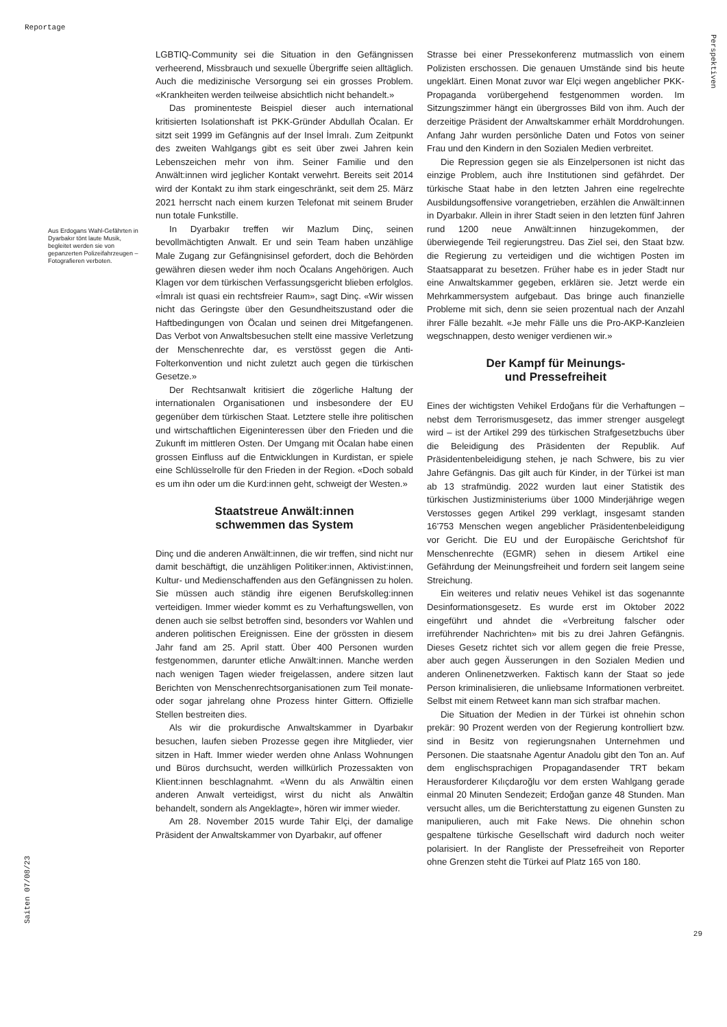Reportage
Perspektiven
Aus Erdogans Wahl-Gefährten in Dyarbakır tönt laute Musik, begleitet werden sie von gepanzerten Polizeifahrzeugen – Fotografieren verboten.
LGBTIQ-Community sei die Situation in den Gefängnissen verheerend, Missbrauch und sexuelle Übergriffe seien alltäglich. Auch die medizinische Versorgung sei ein grosses Problem. «Krankheiten werden teilweise absichtlich nicht behandelt.»
Das prominenteste Beispiel dieser auch international kritisierten Isolationshaft ist PKK-Gründer Abdullah Öcalan. Er sitzt seit 1999 im Gefängnis auf der Insel İmralı. Zum Zeitpunkt des zweiten Wahlgangs gibt es seit über zwei Jahren kein Lebenszeichen mehr von ihm. Seiner Familie und den Anwält:innen wird jeglicher Kontakt verwehrt. Bereits seit 2014 wird der Kontakt zu ihm stark eingeschränkt, seit dem 25. März 2021 herrscht nach einem kurzen Telefonat mit seinem Bruder nun totale Funkstille.
In Dyarbakır treffen wir Mazlum Dinç, seinen bevollmächtigten Anwalt. Er und sein Team haben unzählige Male Zugang zur Gefängnisinsel gefordert, doch die Behörden gewähren diesen weder ihm noch Öcalans Angehörigen. Auch Klagen vor dem türkischen Verfassungsgericht blieben erfolglos. «İmralı ist quasi ein rechtsfreier Raum», sagt Dinç. «Wir wissen nicht das Geringste über den Gesundheitszustand oder die Haftbedingungen von Öcalan und seinen drei Mitgefangenen. Das Verbot von Anwaltsbesuchen stellt eine massive Verletzung der Menschenrechte dar, es verstösst gegen die Anti-Folterkonvention und nicht zuletzt auch gegen die türkischen Gesetze.»
Der Rechtsanwalt kritisiert die zögerliche Haltung der internationalen Organisationen und insbesondere der EU gegenüber dem türkischen Staat. Letztere stelle ihre politischen und wirtschaftlichen Eigeninteressen über den Frieden und die Zukunft im mittleren Osten. Der Umgang mit Öcalan habe einen grossen Einfluss auf die Entwicklungen in Kurdistan, er spiele eine Schlüsselrolle für den Frieden in der Region. «Doch sobald es um ihn oder um die Kurd:innen geht, schweigt der Westen.»
Staatstreue Anwält:innen
schwemmen das System
Dinç und die anderen Anwält:innen, die wir treffen, sind nicht nur damit beschäftigt, die unzähligen Politiker:innen, Aktivist:innen, Kultur- und Medienschaffenden aus den Gefängnissen zu holen. Sie müssen auch ständig ihre eigenen Berufskolleg:innen verteidigen. Immer wieder kommt es zu Verhaftungswellen, von denen auch sie selbst betroffen sind, besonders vor Wahlen und anderen politischen Ereignissen. Eine der grössten in diesem Jahr fand am 25. April statt. Über 400 Personen wurden festgenommen, darunter etliche Anwält:innen. Manche werden nach wenigen Tagen wieder freigelassen, andere sitzen laut Berichten von Menschenrechtsorganisationen zum Teil monate- oder sogar jahrelang ohne Prozess hinter Gittern. Offizielle Stellen bestreiten dies.
Als wir die prokurdische Anwaltskammer in Dyarbakır besuchen, laufen sieben Prozesse gegen ihre Mitglieder, vier sitzen in Haft. Immer wieder werden ohne Anlass Wohnungen und Büros durchsucht, werden willkürlich Prozessakten von Klient:innen beschlagnahmt. «Wenn du als Anwältin einen anderen Anwalt verteidigst, wirst du nicht als Anwältin behandelt, sondern als Angeklagte», hören wir immer wieder.
Am 28. November 2015 wurde Tahir Elçi, der damalige Präsident der Anwaltskammer von Dyarbakır, auf offener
Strasse bei einer Pressekonferenz mutmasslich von einem Polizisten erschossen. Die genauen Umstände sind bis heute ungeklärt. Einen Monat zuvor war Elçi wegen angeblicher PKK-Propaganda vorübergehend festgenommen worden. Im Sitzungszimmer hängt ein übergrosses Bild von ihm. Auch der derzeitige Präsident der Anwaltskammer erhält Morddrohungen. Anfang Jahr wurden persönliche Daten und Fotos von seiner Frau und den Kindern in den Sozialen Medien verbreitet.
Die Repression gegen sie als Einzelpersonen ist nicht das einzige Problem, auch ihre Institutionen sind gefährdet. Der türkische Staat habe in den letzten Jahren eine regelrechte Ausbildungsoffensive vorangetrieben, erzählen die Anwält:innen in Dyarbakır. Allein in ihrer Stadt seien in den letzten fünf Jahren rund 1200 neue Anwält:innen hinzugekommen, der überwiegende Teil regierungstreu. Das Ziel sei, den Staat bzw. die Regierung zu verteidigen und die wichtigen Posten im Staatsapparat zu besetzen. Früher habe es in jeder Stadt nur eine Anwaltskammer gegeben, erklären sie. Jetzt werde ein Mehrkammersystem aufgebaut. Das bringe auch finanzielle Probleme mit sich, denn sie seien prozentual nach der Anzahl ihrer Fälle bezahlt. «Je mehr Fälle uns die Pro-AKP-Kanzleien wegschnappen, desto weniger verdienen wir.»
Der Kampf für Meinungs-
und Pressefreiheit
Eines der wichtigsten Vehikel Erdoğans für die Verhaftungen – nebst dem Terrorismusgesetz, das immer strenger ausgelegt wird – ist der Artikel 299 des türkischen Strafgesetzbuchs über die Beleidigung des Präsidenten der Republik. Auf Präsidentenbeleidigung stehen, je nach Schwere, bis zu vier Jahre Gefängnis. Das gilt auch für Kinder, in der Türkei ist man ab 13 strafmündig. 2022 wurden laut einer Statistik des türkischen Justizministeriums über 1000 Minderjährige wegen Verstosses gegen Artikel 299 verklagt, insgesamt standen 16'753 Menschen wegen angeblicher Präsidentenbeleidigung vor Gericht. Die EU und der Europäische Gerichtshof für Menschenrechte (EGMR) sehen in diesem Artikel eine Gefährdung der Meinungsfreiheit und fordern seit langem seine Streichung.
Ein weiteres und relativ neues Vehikel ist das sogenannte Desinformationsgesetz. Es wurde erst im Oktober 2022 eingeführt und ahndet die «Verbreitung falscher oder irreführender Nachrichten» mit bis zu drei Jahren Gefängnis. Dieses Gesetz richtet sich vor allem gegen die freie Presse, aber auch gegen Äusserungen in den Sozialen Medien und anderen Onlinenetzwerken. Faktisch kann der Staat so jede Person kriminalisieren, die unliebsame Informationen verbreitet. Selbst mit einem Retweet kann man sich strafbar machen.
Die Situation der Medien in der Türkei ist ohnehin schon prekär: 90 Prozent werden von der Regierung kontrolliert bzw. sind in Besitz von regierungsnahen Unternehmen und Personen. Die staatsnahe Agentur Anadolu gibt den Ton an. Auf dem englischsprachigen Propagandasender TRT bekam Herausforderer Kılıçdaroğlu vor dem ersten Wahlgang gerade einmal 20 Minuten Sendezeit; Erdoğan ganze 48 Stunden. Man versucht alles, um die Berichterstattung zu eigenen Gunsten zu manipulieren, auch mit Fake News. Die ohnehin schon gespaltene türkische Gesellschaft wird dadurch noch weiter polarisiert. In der Rangliste der Pressefreiheit von Reporter ohne Grenzen steht die Türkei auf Platz 165 von 180.
Saiten 07/08/23
29